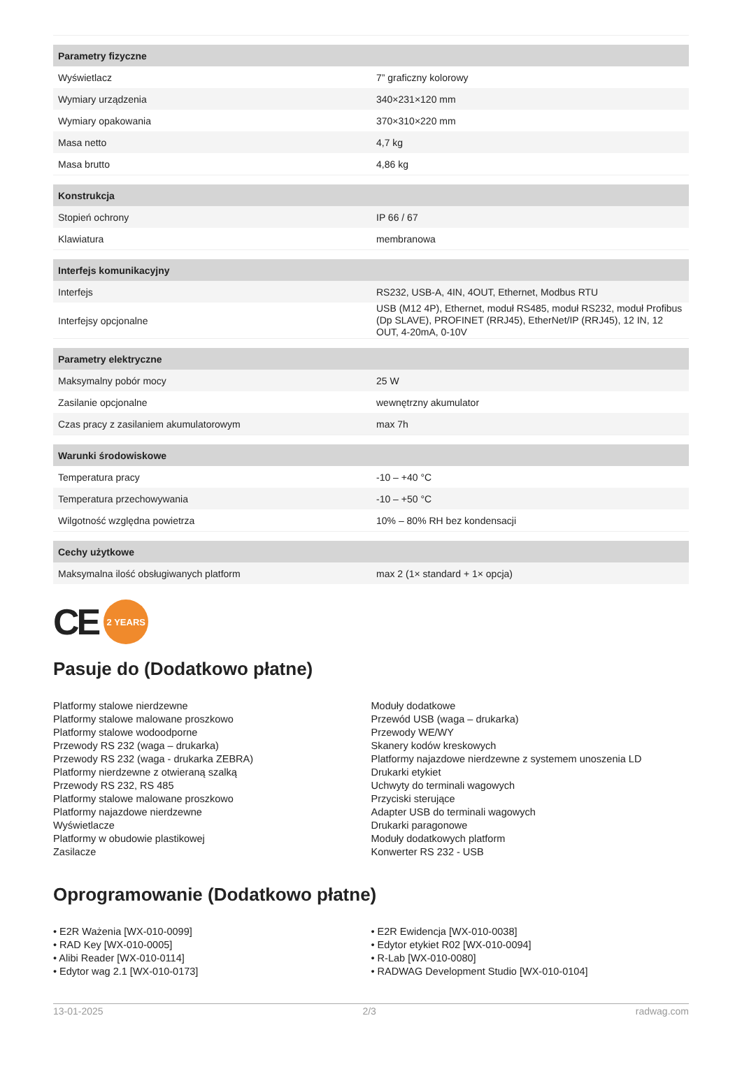| Parametry fizyczne | |
| --- | --- |
| Wyświetlacz | 7” graficzny kolorowy |
| Wymiary urządzenia | 340×231×120 mm |
| Wymiary opakowania | 370×310×220 mm |
| Masa netto | 4,7 kg |
| Masa brutto | 4,86 kg |
| Konstrukcja | |
| Stopień ochrony | IP 66 / 67 |
| Klawiatura | membranowa |
| Interfejs komunikacyjny | |
| Interfejs | RS232, USB-A, 4IN, 4OUT, Ethernet, Modbus RTU |
| Interfejsy opcjonalne | USB (M12 4P), Ethernet, moduł RS485, moduł RS232, moduł Profibus (Dp SLAVE), PROFINET (RRJ45), EtherNet/IP (RRJ45), 12 IN, 12 OUT, 4-20mA, 0-10V |
| Parametry elektryczne | |
| Maksymalny pobór mocy | 25 W |
| Zasilanie opcjonalne | wewnętrzny akumulator |
| Czas pracy z zasilaniem akumulatorowym | max 7h |
| Warunki środowiskowe | |
| Temperatura pracy | -10 – +40 °C |
| Temperatura przechowywania | -10 – +50 °C |
| Wilgotność względna powietrza | 10% – 80% RH bez kondensacji |
| Cechy użytkowe | |
| Maksymalna ilość obsługiwanych platform | max 2 (1× standard + 1× opcja) |
CE 2 YEARS
Pasuje do (Dodatkowo płatne)
Platformy stalowe nierdzewne
Platformy stalowe malowane proszkowo
Platformy stalowe wodoodporne
Przewody RS 232 (waga – drukarka)
Przewody RS 232 (waga - drukarka ZEBRA)
Platformy nierdzewne z otwieraną szalką
Przewody RS 232, RS 485
Platformy stalowe malowane proszkowo
Platformy najazdowe nierdzewne
Wyświetlacze
Platformy w obudowie plastikowej
Zasilacze
Moduły dodatkowe
Przewód USB (waga – drukarka)
Przewody WE/WY
Skanery kodów kreskowych
Platformy najazdowe nierdzewne z systemem unoszenia LD
Drukarki etykiet
Uchwyty do terminali wagowych
Przyciski sterujące
Adapter USB do terminali wagowych
Drukarki paragonowe
Moduły dodatkowych platform
Konwerter RS 232 - USB
Oprogramowanie (Dodatkowo płatne)
• E2R Ważenia [WX-010-0099]
• RAD Key [WX-010-0005]
• Alibi Reader [WX-010-0114]
• Edytor wag 2.1 [WX-010-0173]
• E2R Ewidencja [WX-010-0038]
• Edytor etykiet R02 [WX-010-0094]
• R-Lab [WX-010-0080]
• RADWAG Development Studio [WX-010-0104]
13-01-2025 2/3 radwag.com